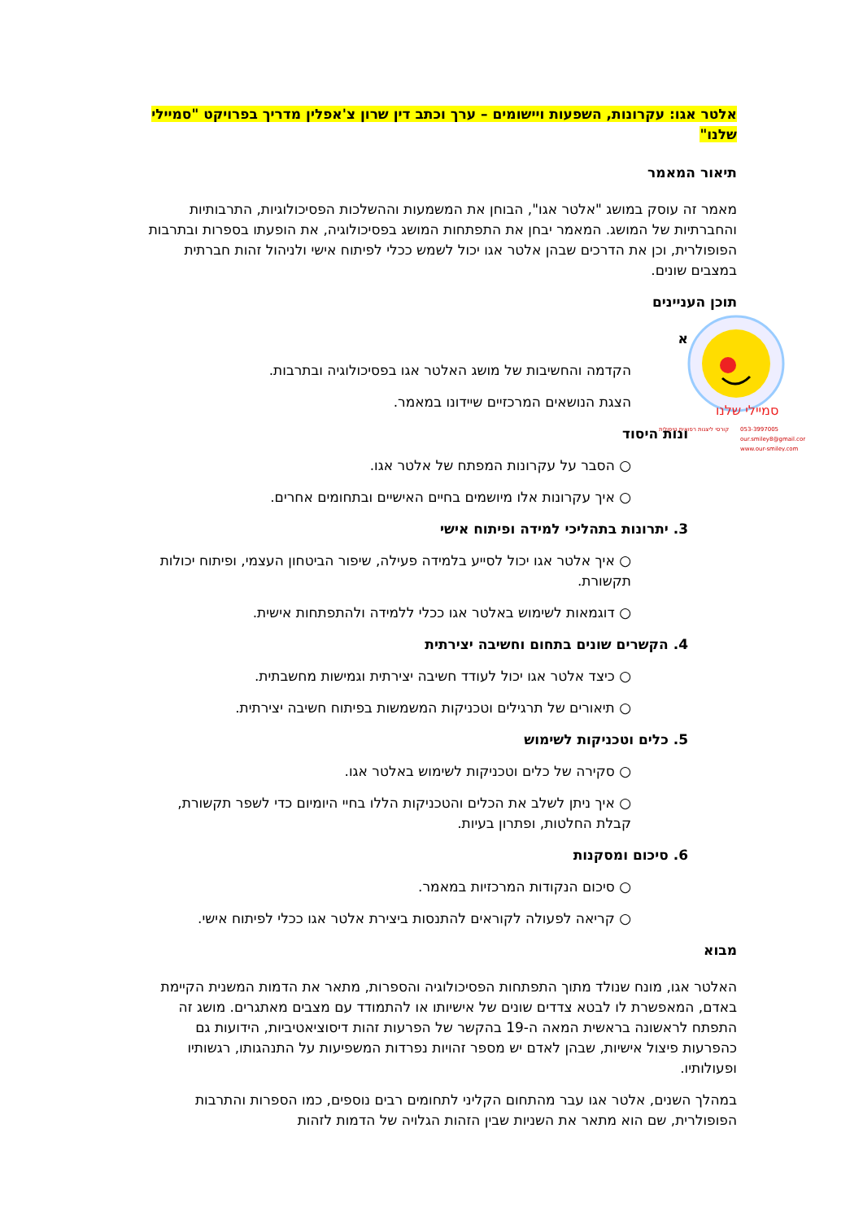סמיילי שלנו
קורסי ליצנות רפואית טיפולית
053-3997005
our.smiley8@gmail.com
www.our-smiley.com
אלטר אגו: עקרונות, השפעות ויישומים – ערך וכתב דין שרון צ'אפלין מדריך בפרויקט "סמיילי שלנו"
תיאור המאמר
מאמר זה עוסק במושג "אלטר אגו", הבוחן את המשמעות וההשלכות הפסיכולוגיות, התרבותיות והחברתיות של המושג. המאמר יבחן את התפתחות המושג בפסיכולוגיה, את הופעתו בספרות ובתרבות הפופולרית, וכן את הדרכים שבהן אלטר אגו יכול לשמש ככלי לפיתוח אישי ולניהול זהות חברתית במצבים שונים.
תוכן העניינים
א
הקדמה והחשיבות של מושג האלטר אגו בפסיכולוגיה ובתרבות.
הצגת הנושאים המרכזיים שיידונו במאמר.
ונות היסוד
○ הסבר על עקרונות המפתח של אלטר אגו.
○ איך עקרונות אלו מיושמים בחיים האישיים ובתחומים אחרים.
3. יתרונות בתהליכי למידה ופיתוח אישי
○ איך אלטר אגו יכול לסייע בלמידה פעילה, שיפור הביטחון העצמי, ופיתוח יכולות תקשורת.
○ דוגמאות לשימוש באלטר אגו ככלי ללמידה ולהתפתחות אישית.
4. הקשרים שונים בתחום וחשיבה יצירתית
○ כיצד אלטר אגו יכול לעודד חשיבה יצירתית וגמישות מחשבתית.
○ תיאורים של תרגילים וטכניקות המשמשות בפיתוח חשיבה יצירתית.
5. כלים וטכניקות לשימוש
○ סקירה של כלים וטכניקות לשימוש באלטר אגו.
○ איך ניתן לשלב את הכלים והטכניקות הללו בחיי היומיום כדי לשפר תקשורת, קבלת החלטות, ופתרון בעיות.
6. סיכום ומסקנות
○ סיכום הנקודות המרכזיות במאמר.
○ קריאה לפעולה לקוראים להתנסות ביצירת אלטר אגו ככלי לפיתוח אישי.
מבוא
האלטר אגו, מונח שנולד מתוך התפתחות הפסיכולוגיה והספרות, מתאר את הדמות המשנית הקיימת באדם, המאפשרת לו לבטא צדדים שונים של אישיותו או להתמודד עם מצבים מאתגרים. מושג זה התפתח לראשונה בראשית המאה ה-19 בהקשר של הפרעות זהות דיסוציאטיביות, הידועות גם כהפרעות פיצול אישיות, שבהן לאדם יש מספר זהויות נפרדות המשפיעות על התנהגותו, רגשותיו ופעולותיו.
במהלך השנים, אלטר אגו עבר מהתחום הקליני לתחומים רבים נוספים, כמו הספרות והתרבות הפופולרית, שם הוא מתאר את השניות שבין הזהות הגלויה של הדמות לזהות